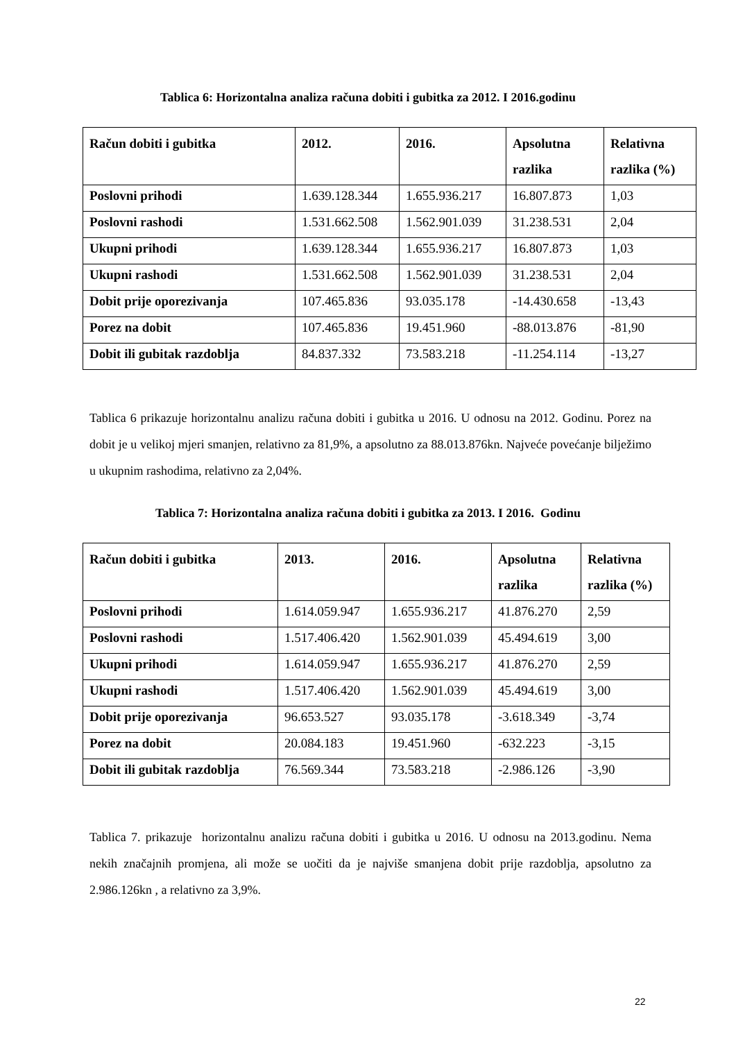Tablica 6: Horizontalna analiza računa dobiti i gubitka za 2012. I 2016.godinu
| Račun dobiti i gubitka | 2012. | 2016. | Apsolutna razlika | Relativna razlika (%) |
| --- | --- | --- | --- | --- |
| Poslovni prihodi | 1.639.128.344 | 1.655.936.217 | 16.807.873 | 1,03 |
| Poslovni rashodi | 1.531.662.508 | 1.562.901.039 | 31.238.531 | 2,04 |
| Ukupni prihodi | 1.639.128.344 | 1.655.936.217 | 16.807.873 | 1,03 |
| Ukupni rashodi | 1.531.662.508 | 1.562.901.039 | 31.238.531 | 2,04 |
| Dobit prije oporezivanja | 107.465.836 | 93.035.178 | -14.430.658 | -13,43 |
| Porez na dobit | 107.465.836 | 19.451.960 | -88.013.876 | -81,90 |
| Dobit ili gubitak razdoblja | 84.837.332 | 73.583.218 | -11.254.114 | -13,27 |
Tablica 6 prikazuje horizontalnu analizu računa dobiti i gubitka u 2016. U odnosu na 2012. Godinu. Porez na dobit je u velikoj mjeri smanjen, relativno za 81,9%, a apsolutno za 88.013.876kn. Najveće povećanje bilježimo u ukupnim rashodima, relativno za 2,04%.
Tablica 7: Horizontalna analiza računa dobiti i gubitka za 2013. I 2016. Godinu
| Račun dobiti i gubitka | 2013. | 2016. | Apsolutna razlika | Relativna razlika (%) |
| --- | --- | --- | --- | --- |
| Poslovni prihodi | 1.614.059.947 | 1.655.936.217 | 41.876.270 | 2,59 |
| Poslovni rashodi | 1.517.406.420 | 1.562.901.039 | 45.494.619 | 3,00 |
| Ukupni prihodi | 1.614.059.947 | 1.655.936.217 | 41.876.270 | 2,59 |
| Ukupni rashodi | 1.517.406.420 | 1.562.901.039 | 45.494.619 | 3,00 |
| Dobit prije oporezivanja | 96.653.527 | 93.035.178 | -3.618.349 | -3,74 |
| Porez na dobit | 20.084.183 | 19.451.960 | -632.223 | -3,15 |
| Dobit ili gubitak razdoblja | 76.569.344 | 73.583.218 | -2.986.126 | -3,90 |
Tablica 7. prikazuje horizontalnu analizu računa dobiti i gubitka u 2016. U odnosu na 2013.godinu. Nema nekih značajnih promjena, ali može se uočiti da je najviše smanjena dobit prije razdoblja, apsolutno za 2.986.126kn , a relativno za 3,9%.
22